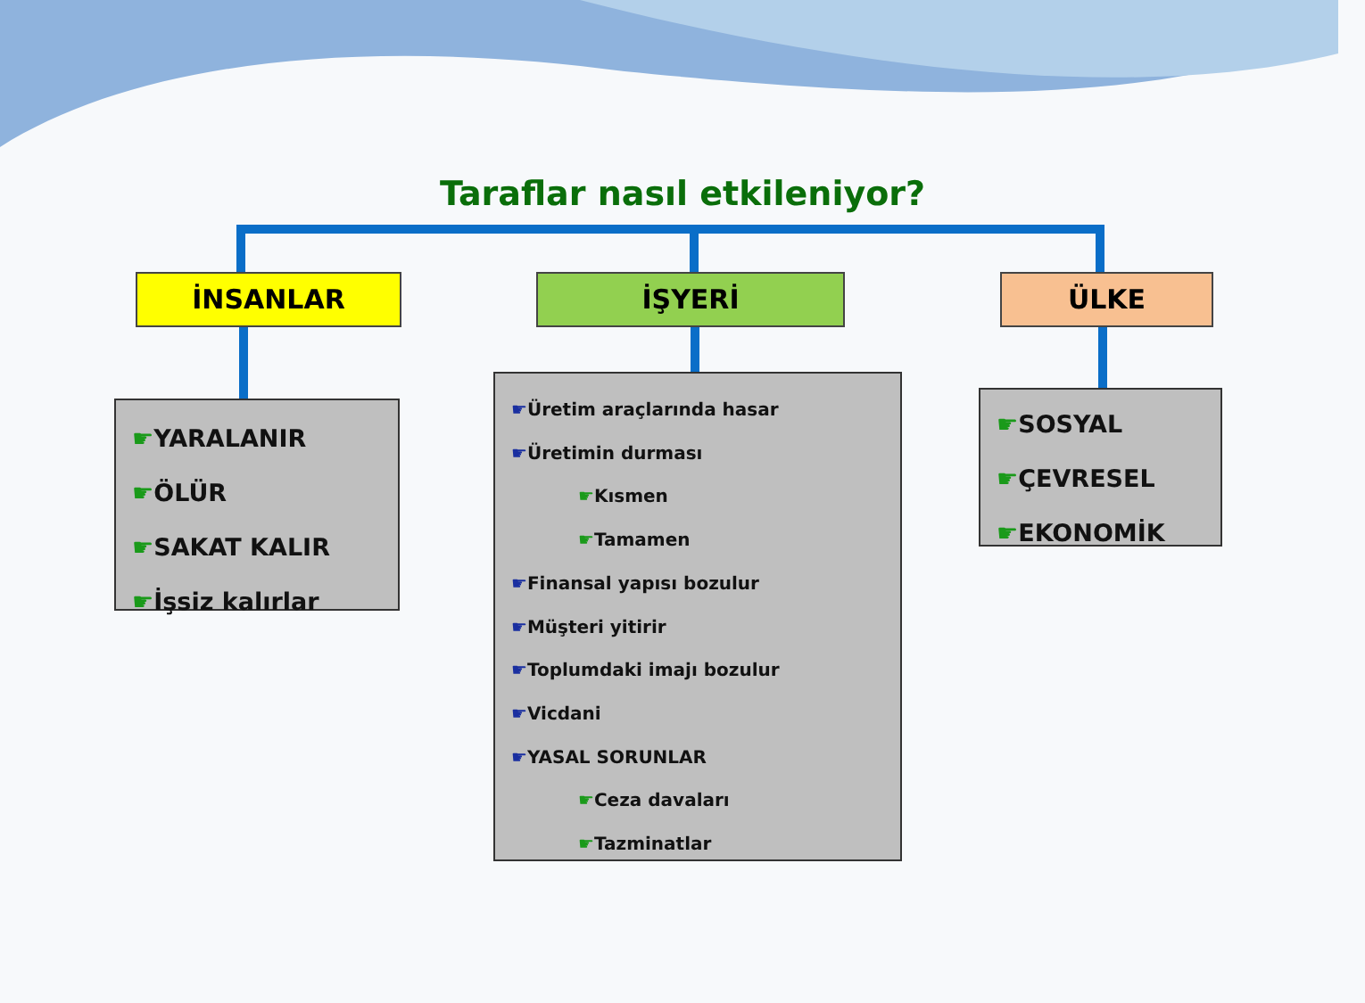Taraflar nasıl etkileniyor?
İNSANLAR İŞYERİ ÜLKE
☛YARALANIR
☛ÖLÜR
☛SAKAT KALIR
☛İşsiz kalırlar
☛Üretim araçlarında hasar
☛Üretimin durması
☛Kısmen
☛Tamamen
☛Finansal yapısı bozulur
☛Müşteri yitirir
☛Toplumdaki imajı bozulur
☛Vicdani
☛YASAL SORUNLAR
☛Ceza davaları
☛Tazminatlar
☛SOSYAL
☛ÇEVRESEL
☛EKONOMİK